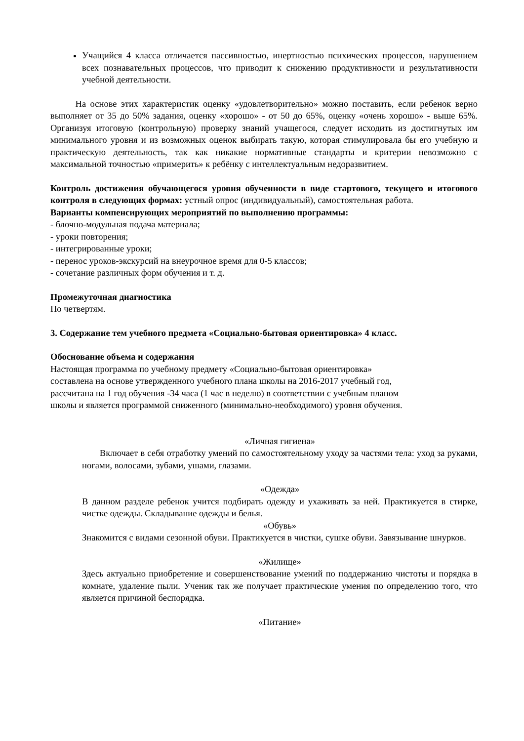Учащийся 4 класса отличается пассивностью, инертностью психических процессов, нарушением всех познавательных процессов, что приводит к снижению продуктивности и результативности учебной деятельности.
На основе этих характеристик оценку «удовлетворительно» можно поставить, если ребенок верно выполняет от 35 до 50% задания, оценку «хорошо» - от 50 до 65%, оценку «очень хорошо» - выше 65%. Организуя итоговую (контрольную) проверку знаний учащегося, следует исходить из достигнутых им минимального уровня и из возможных оценок выбирать такую, которая стимулировала бы его учебную и практическую деятельность, так как никакие нормативные стандарты и критерии невозможно с максимальной точностью «примерить» к ребёнку с интеллектуальным недоразвитием.
Контроль достижения обучающегося уровня обученности в виде стартового, текущего и итогового контроля в следующих формах: устный опрос (индивидуальный), самостоятельная работа.
Варианты компенсирующих мероприятий по выполнению программы:
- блочно-модульная подача материала;
- уроки повторения;
- интегрированные уроки;
- перенос уроков-экскурсий на внеурочное время для 0-5 классов;
- сочетание различных форм обучения и т. д.
Промежуточная диагностика
По четвертям.
3. Содержание тем учебного предмета «Социально-бытовая ориентировка» 4 класс.
Обоснование объема и содержания
Настоящая программа по учебному предмету «Социально-бытовая ориентировка»
составлена на основе утвержденного учебного плана школы на 2016-2017 учебный год,
рассчитана на 1 год обучения -34 часа (1 час в неделю) в соответствии с учебным планом
школы и является программой сниженного (минимально-необходимого) уровня обучения.
«Личная гигиена»
Включает в себя отработку умений по самостоятельному уходу за частями тела: уход за руками, ногами, волосами, зубами, ушами, глазами.
«Одежда»
В данном разделе ребенок учится подбирать одежду и ухаживать за ней. Практикуется в стирке, чистке одежды. Складывание одежды и белья.
«Обувь»
Знакомится с видами сезонной обуви. Практикуется в чистки, сушке обуви. Завязывание шнурков.
«Жилище»
Здесь актуально приобретение и совершенствование умений по поддержанию чистоты и порядка в комнате, удаление пыли. Ученик так же получает практические умения по определению того, что является причиной беспорядка.
«Питание»